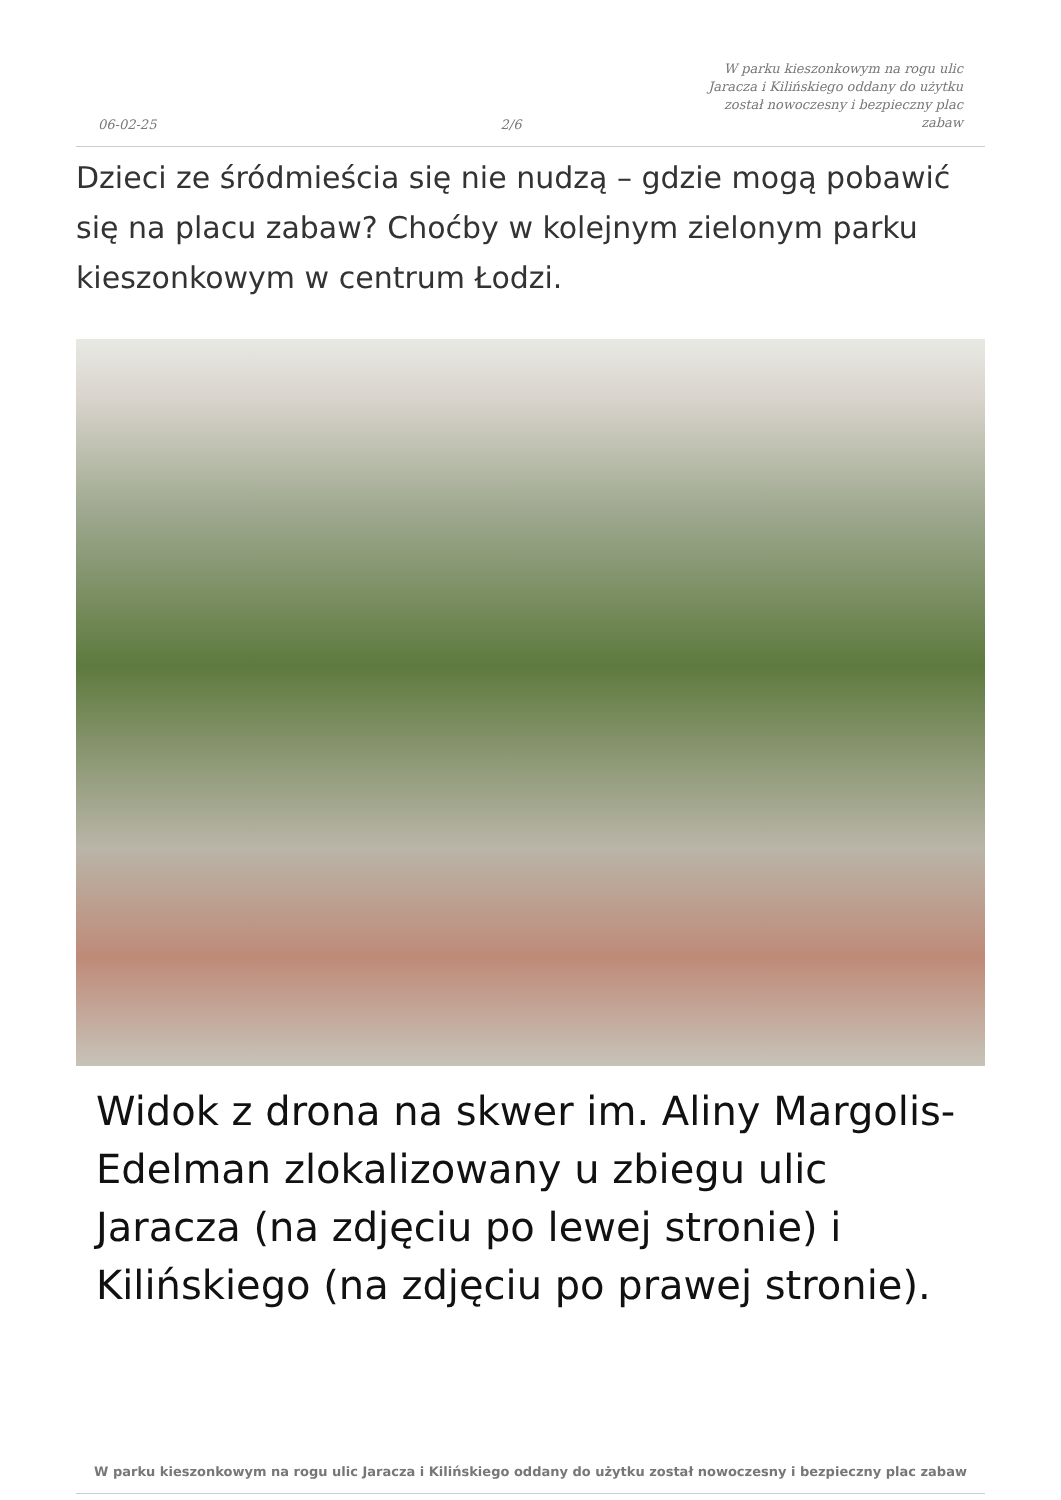06-02-25 2/6 W parku kieszonkowym na rogu ulic Jaracza i Kilińskiego oddany do użytku został nowoczesny i bezpieczny plac zabaw
Dzieci ze śródmieścia się nie nudzą – gdzie mogą pobawić się na placu zabaw? Choćby w kolejnym zielonym parku kieszonkowym w centrum Łodzi.
Widok z drona na skwer im. Aliny Margolis-Edelman zlokalizowany u zbiegu ulic Jaracza (na zdjęciu po lewej stronie) i Kilińskiego (na zdjęciu po prawej stronie).
W parku kieszonkowym na rogu ulic Jaracza i Kilińskiego oddany do użytku został nowoczesny i bezpieczny plac zabaw